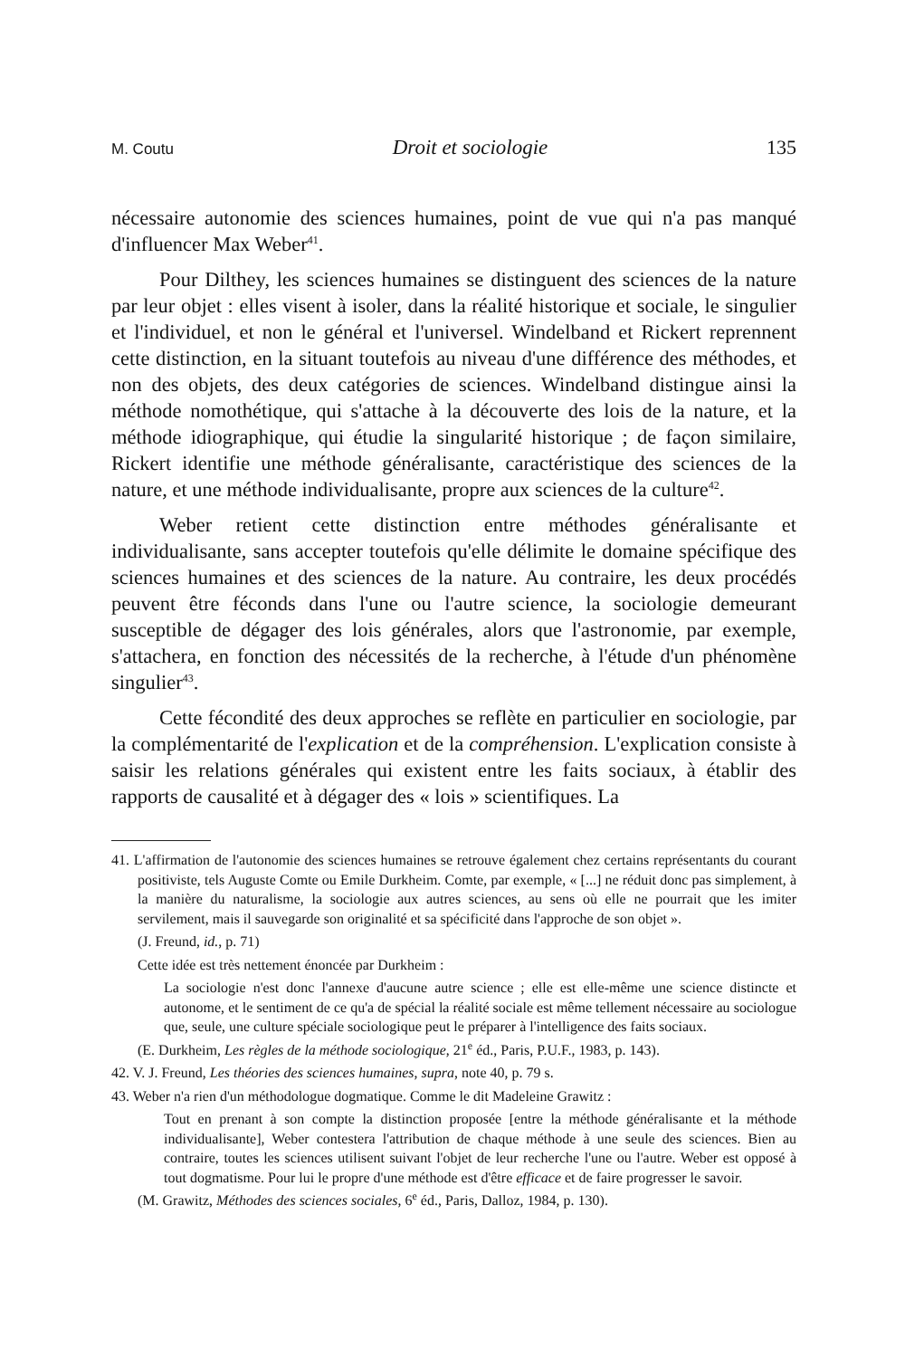M. Coutu Droit et sociologie 135
nécessaire autonomie des sciences humaines, point de vue qui n'a pas manqué d'influencer Max Weber<sup>41</sup>.
Pour Dilthey, les sciences humaines se distinguent des sciences de la nature par leur objet : elles visent à isoler, dans la réalité historique et sociale, le singulier et l'individuel, et non le général et l'universel. Windelband et Rickert reprennent cette distinction, en la situant toutefois au niveau d'une différence des méthodes, et non des objets, des deux catégories de sciences. Windelband distingue ainsi la méthode nomothétique, qui s'attache à la découverte des lois de la nature, et la méthode idiographique, qui étudie la singularité historique ; de façon similaire, Rickert identifie une méthode généralisante, caractéristique des sciences de la nature, et une méthode individualisante, propre aux sciences de la culture<sup>42</sup>.
Weber retient cette distinction entre méthodes généralisante et individualisante, sans accepter toutefois qu'elle délimite le domaine spécifique des sciences humaines et des sciences de la nature. Au contraire, les deux procédés peuvent être féconds dans l'une ou l'autre science, la sociologie demeurant susceptible de dégager des lois générales, alors que l'astronomie, par exemple, s'attachera, en fonction des nécessités de la recherche, à l'étude d'un phénomène singulier<sup>43</sup>.
Cette fécondité des deux approches se reflète en particulier en sociologie, par la complémentarité de l'explication et de la compréhension. L'explication consiste à saisir les relations générales qui existent entre les faits sociaux, à établir des rapports de causalité et à dégager des « lois » scientifiques. La
41. L'affirmation de l'autonomie des sciences humaines se retrouve également chez certains représentants du courant positiviste, tels Auguste Comte ou Emile Durkheim. Comte, par exemple, « [...] ne réduit donc pas simplement, à la manière du naturalisme, la sociologie aux autres sciences, au sens où elle ne pourrait que les imiter servilement, mais il sauvegarde son originalité et sa spécificité dans l'approche de son objet ».
(J. Freund, id., p. 71)
Cette idée est très nettement énoncée par Durkheim :
La sociologie n'est donc l'annexe d'aucune autre science ; elle est elle-même une science distincte et autonome, et le sentiment de ce qu'a de spécial la réalité sociale est même tellement nécessaire au sociologue que, seule, une culture spéciale sociologique peut le préparer à l'intelligence des faits sociaux.
(E. Durkheim, Les règles de la méthode sociologique, 21<sup>e</sup> éd., Paris, P.U.F., 1983, p. 143).
42. V. J. Freund, Les théories des sciences humaines, supra, note 40, p. 79 s.
43. Weber n'a rien d'un méthodologue dogmatique. Comme le dit Madeleine Grawitz :
Tout en prenant à son compte la distinction proposée [entre la méthode généralisante et la méthode individualisante], Weber contestera l'attribution de chaque méthode à une seule des sciences. Bien au contraire, toutes les sciences utilisent suivant l'objet de leur recherche l'une ou l'autre. Weber est opposé à tout dogmatisme. Pour lui le propre d'une méthode est d'être efficace et de faire progresser le savoir.
(M. Grawitz, Méthodes des sciences sociales, 6<sup>e</sup> éd., Paris, Dalloz, 1984, p. 130).